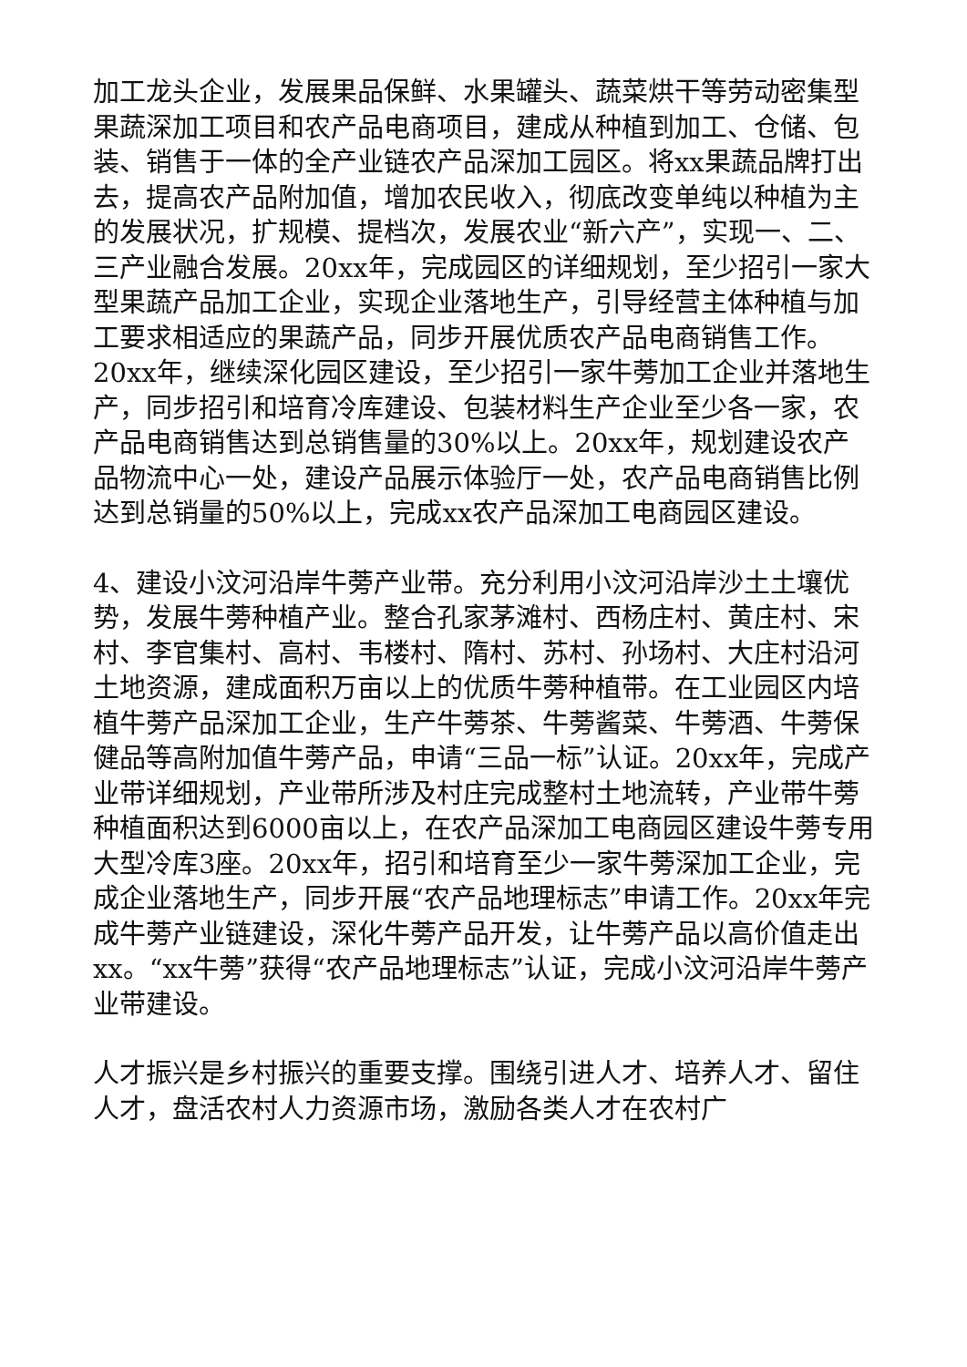加工龙头企业，发展果品保鲜、水果罐头、蔬菜烘干等劳动密集型果蔬深加工项目和农产品电商项目，建成从种植到加工、仓储、包装、销售于一体的全产业链农产品深加工园区。将xx果蔬品牌打出去，提高农产品附加值，增加农民收入，彻底改变单纯以种植为主的发展状况，扩规模、提档次，发展农业“新六产”，实现一、二、三产业融合发展。20xx年，完成园区的详细规划，至少招引一家大型果蔬产品加工企业，实现企业落地生产，引导经营主体种植与加工要求相适应的果蔬产品，同步开展优质农产品电商销售工作。20xx年，继续深化园区建设，至少招引一家牛蒡加工企业并落地生产，同步招引和培育冷库建设、包装材料生产企业至少各一家，农产品电商销售达到总销售量的30%以上。20xx年，规划建设农产品物流中心一处，建设产品展示体验厅一处，农产品电商销售比例达到总销量的50%以上，完成xx农产品深加工电商园区建设。
4、建设小汶河沿岸牛蒡产业带。充分利用小汶河沿岸沙土土壤优势，发展牛蒡种植产业。整合孔家茅滩村、西杨庄村、黄庄村、宋村、李官集村、高村、韦楼村、隋村、苏村、孙场村、大庄村沿河土地资源，建成面积万亩以上的优质牛蒡种植带。在工业园区内培植牛蒡产品深加工企业，生产牛蒡茶、牛蒡酱菜、牛蒡酒、牛蒡保健品等高附加值牛蒡产品，申请“三品一标”认证。20xx年，完成产业带详细规划，产业带所涉及村庄完成整村土地流转，产业带牛蒡种植面积达到6000亩以上，在农产品深加工电商园区建设牛蒡专用大型冷库3座。20xx年，招引和培育至少一家牛蒡深加工企业，完成企业落地生产，同步开展“农产品地理标志”申请工作。20xx年完成牛蒡产业链建设，深化牛蒡产品开发，让牛蒡产品以高价值走出xx。“xx牛蒡”获得“农产品地理标志”认证，完成小汶河沿岸牛蒡产业带建设。
人才振兴是乡村振兴的重要支撑。围绕引进人才、培养人才、留住人才，盘活农村人力资源市场，激励各类人才在农村广